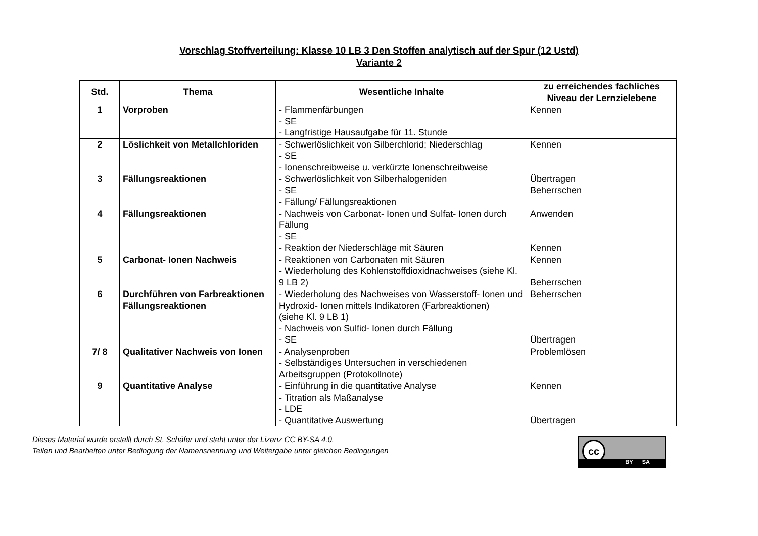Vorschlag Stoffverteilung: Klasse 10 LB 3 Den Stoffen analytisch auf der Spur (12 Ustd)
Variante 2
| Std. | Thema | Wesentliche Inhalte | zu erreichendes fachliches Niveau der Lernzielebene |
| --- | --- | --- | --- |
| 1 | Vorproben | - Flammenfärbungen - SE - Langfristige Hausaufgabe für 11. Stunde | Kennen |
| 2 | Löslichkeit von Metallchloriden | - Schwerlöslichkeit von Silberchlorid; Niederschlag - SE - Ionenschreibweise u. verkürzte Ionenschreibweise | Kennen |
| 3 | Fällungsreaktionen | - Schwerlöslichkeit von Silberhalogeniden - SE - Fällung/ Fällungsreaktionen | Übertragen Beherrschen |
| 4 | Fällungsreaktionen | - Nachweis von Carbonat- Ionen und Sulfat- Ionen durch Fällung - SE - Reaktion der Niederschläge mit Säuren | Anwenden Kennen |
| 5 | Carbonat- Ionen Nachweis | - Reaktionen von Carbonaten mit Säuren - Wiederholung des Kohlenstoffdioxidnachweises (siehe Kl. 9 LB 2) | Kennen Beherrschen |
| 6 | Durchführen von Farbreaktionen Fällungsreaktionen | - Wiederholung des Nachweises von Wasserstoff- Ionen und Hydroxid- Ionen mittels Indikatoren (Farbreaktionen) (siehe Kl. 9 LB 1) - Nachweis von Sulfid- Ionen durch Fällung - SE | Beherrschen Übertragen |
| 7/ 8 | Qualitativer Nachweis von Ionen | - Analysenproben - Selbständiges Untersuchen in verschiedenen Arbeitsgruppen (Protokollnote) | Problemlösen |
| 9 | Quantitative Analyse | - Einführung in die quantitative Analyse - Titration als Maßanalyse - LDE - Quantitative Auswertung | Kennen Übertragen |
Dieses Material wurde erstellt durch St. Schäfer und steht unter der Lizenz CC BY-SA 4.0.
Teilen und Bearbeiten unter Bedingung der Namensnennung und Weitergabe unter gleichen Bedingungen
cc
BY SA